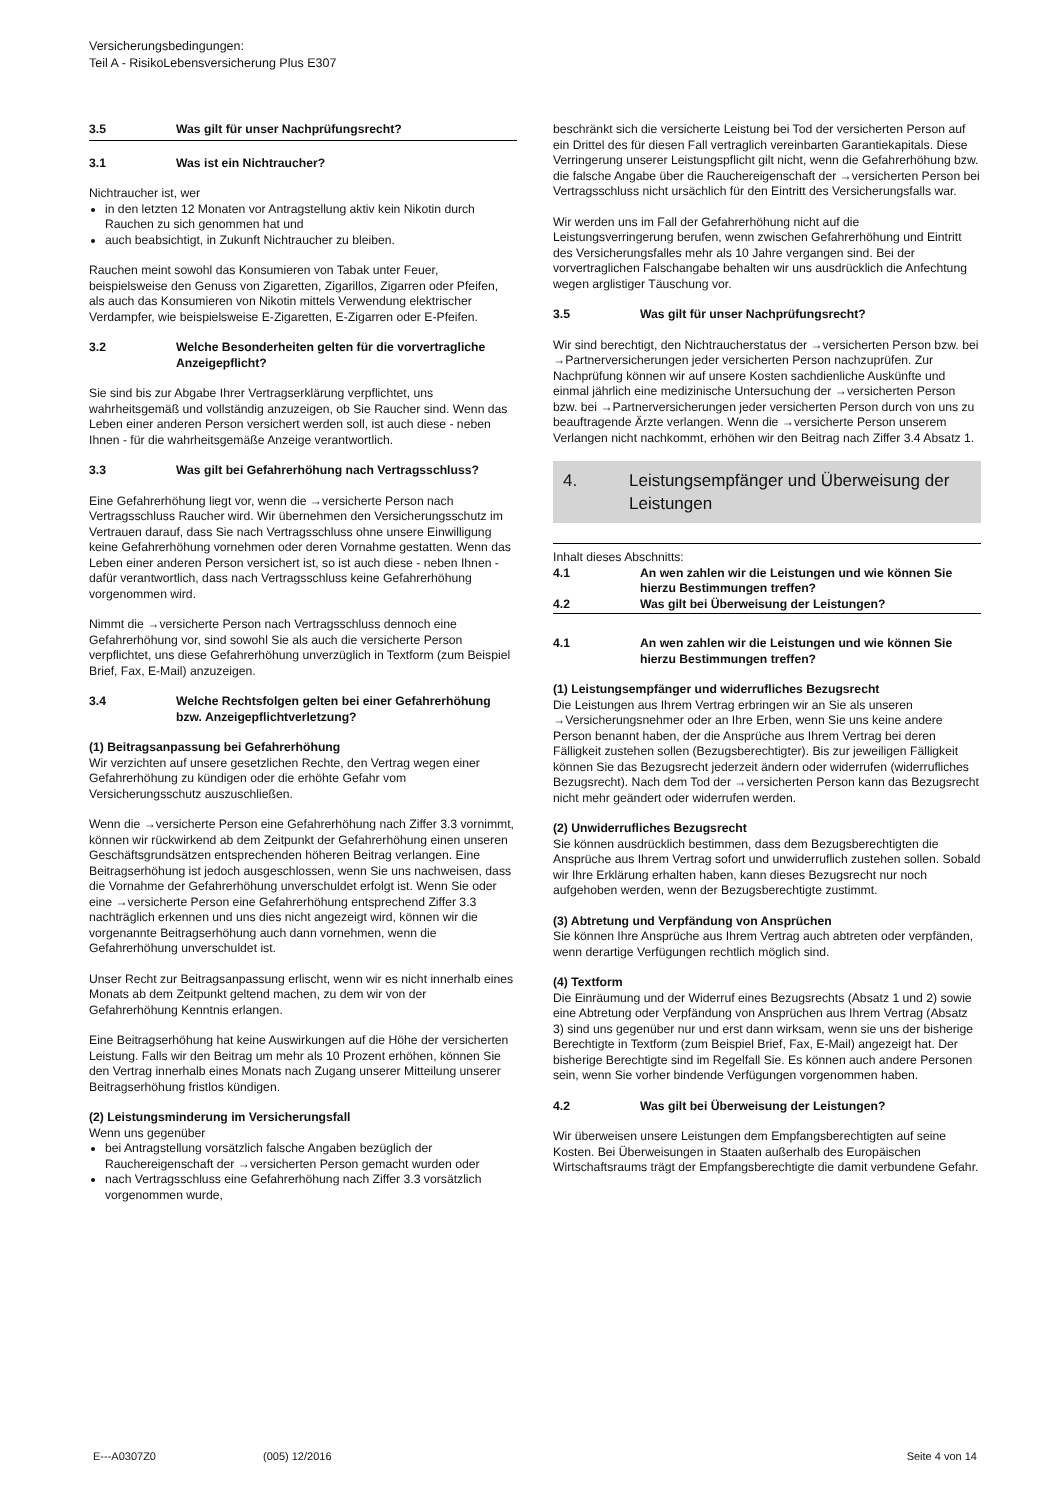Versicherungsbedingungen:
Teil A - RisikoLebensversicherung Plus E307
3.5 Was gilt für unser Nachprüfungsrecht?
3.1 Was ist ein Nichtraucher?
Nichtraucher ist, wer
in den letzten 12 Monaten vor Antragstellung aktiv kein Nikotin durch Rauchen zu sich genommen hat und
auch beabsichtigt, in Zukunft Nichtraucher zu bleiben.
Rauchen meint sowohl das Konsumieren von Tabak unter Feuer, beispielsweise den Genuss von Zigaretten, Zigarillos, Zigarren oder Pfeifen, als auch das Konsumieren von Nikotin mittels Verwendung elektrischer Verdampfer, wie beispielsweise E-Zigaretten, E-Zigarren oder E-Pfeifen.
3.2 Welche Besonderheiten gelten für die vorvertragliche Anzeigepflicht?
Sie sind bis zur Abgabe Ihrer Vertragserklärung verpflichtet, uns wahrheitsgemäß und vollständig anzuzeigen, ob Sie Raucher sind. Wenn das Leben einer anderen Person versichert werden soll, ist auch diese - neben Ihnen - für die wahrheitsgemäße Anzeige verantwortlich.
3.3 Was gilt bei Gefahrerhöhung nach Vertragsschluss?
Eine Gefahrerhöhung liegt vor, wenn die →versicherte Person nach Vertragsschluss Raucher wird. Wir übernehmen den Versicherungsschutz im Vertrauen darauf, dass Sie nach Vertragsschluss ohne unsere Einwilligung keine Gefahrerhöhung vornehmen oder deren Vornahme gestatten. Wenn das Leben einer anderen Person versichert ist, so ist auch diese - neben Ihnen - dafür verantwortlich, dass nach Vertragsschluss keine Gefahrerhöhung vorgenommen wird.
Nimmt die →versicherte Person nach Vertragsschluss dennoch eine Gefahrerhöhung vor, sind sowohl Sie als auch die versicherte Person verpflichtet, uns diese Gefahrerhöhung unverzüglich in Textform (zum Beispiel Brief, Fax, E-Mail) anzuzeigen.
3.4 Welche Rechtsfolgen gelten bei einer Gefahrerhöhung bzw. Anzeigepflichtverletzung?
(1) Beitragsanpassung bei Gefahrerhöhung
Wir verzichten auf unsere gesetzlichen Rechte, den Vertrag wegen einer Gefahrerhöhung zu kündigen oder die erhöhte Gefahr vom Versicherungsschutz auszuschließen.
Wenn die →versicherte Person eine Gefahrerhöhung nach Ziffer 3.3 vornimmt, können wir rückwirkend ab dem Zeitpunkt der Gefahrerhöhung einen unseren Geschäftsgrundsätzen entsprechenden höheren Beitrag verlangen. Eine Beitragserhöhung ist jedoch ausgeschlossen, wenn Sie uns nachweisen, dass die Vornahme der Gefahrerhöhung unverschuldet erfolgt ist. Wenn Sie oder eine →versicherte Person eine Gefahrerhöhung entsprechend Ziffer 3.3 nachträglich erkennen und uns dies nicht angezeigt wird, können wir die vorgenannte Beitragserhöhung auch dann vornehmen, wenn die Gefahrerhöhung unverschuldet ist.
Unser Recht zur Beitragsanpassung erlischt, wenn wir es nicht innerhalb eines Monats ab dem Zeitpunkt geltend machen, zu dem wir von der Gefahrerhöhung Kenntnis erlangen.
Eine Beitragserhöhung hat keine Auswirkungen auf die Höhe der versicherten Leistung. Falls wir den Beitrag um mehr als 10 Prozent erhöhen, können Sie den Vertrag innerhalb eines Monats nach Zugang unserer Mitteilung unserer Beitragserhöhung fristlos kündigen.
(2) Leistungsminderung im Versicherungsfall
Wenn uns gegenüber
bei Antragstellung vorsätzlich falsche Angaben bezüglich der Rauchereigenschaft der →versicherten Person gemacht wurden oder
nach Vertragsschluss eine Gefahrerhöhung nach Ziffer 3.3 vorsätzlich vorgenommen wurde,
beschränkt sich die versicherte Leistung bei Tod der versicherten Person auf ein Drittel des für diesen Fall vertraglich vereinbarten Garantiekapitals. Diese Verringerung unserer Leistungspflicht gilt nicht, wenn die Gefahrerhöhung bzw. die falsche Angabe über die Rauchereigenschaft der →versicherten Person bei Vertragsschluss nicht ursächlich für den Eintritt des Versicherungsfalls war.
Wir werden uns im Fall der Gefahrerhöhung nicht auf die Leistungsverringerung berufen, wenn zwischen Gefahrerhöhung und Eintritt des Versicherungsfalles mehr als 10 Jahre vergangen sind. Bei der vorvertraglichen Falschangabe behalten wir uns ausdrücklich die Anfechtung wegen arglistiger Täuschung vor.
3.5 Was gilt für unser Nachprüfungsrecht?
Wir sind berechtigt, den Nichtraucherstatus der →versicherten Person bzw. bei →Partnerversicherungen jeder versicherten Person nachzuprüfen. Zur Nachprüfung können wir auf unsere Kosten sachdienliche Auskünfte und einmal jährlich eine medizinische Untersuchung der →versicherten Person bzw. bei →Partnerversicherungen jeder versicherten Person durch von uns zu beauftragende Ärzte verlangen. Wenn die →versicherte Person unserem Verlangen nicht nachkommt, erhöhen wir den Beitrag nach Ziffer 3.4 Absatz 1.
4. Leistungsempfänger und Überweisung der Leistungen
Inhalt dieses Abschnitts:
4.1 An wen zahlen wir die Leistungen und wie können Sie hierzu Bestimmungen treffen?
4.2 Was gilt bei Überweisung der Leistungen?
4.1 An wen zahlen wir die Leistungen und wie können Sie hierzu Bestimmungen treffen?
(1) Leistungsempfänger und widerrufliches Bezugsrecht
Die Leistungen aus Ihrem Vertrag erbringen wir an Sie als unseren →Versicherungsnehmer oder an Ihre Erben, wenn Sie uns keine andere Person benannt haben, der die Ansprüche aus Ihrem Vertrag bei deren Fälligkeit zustehen sollen (Bezugsberechtigter). Bis zur jeweiligen Fälligkeit können Sie das Bezugsrecht jederzeit ändern oder widerrufen (widerrufliches Bezugsrecht). Nach dem Tod der →versicherten Person kann das Bezugsrecht nicht mehr geändert oder widerrufen werden.
(2) Unwiderrufliches Bezugsrecht
Sie können ausdrücklich bestimmen, dass dem Bezugsberechtigten die Ansprüche aus Ihrem Vertrag sofort und unwiderruflich zustehen sollen. Sobald wir Ihre Erklärung erhalten haben, kann dieses Bezugsrecht nur noch aufgehoben werden, wenn der Bezugsberechtigte zustimmt.
(3) Abtretung und Verpfändung von Ansprüchen
Sie können Ihre Ansprüche aus Ihrem Vertrag auch abtreten oder verpfänden, wenn derartige Verfügungen rechtlich möglich sind.
(4) Textform
Die Einräumung und der Widerruf eines Bezugsrechts (Absatz 1 und 2) sowie eine Abtretung oder Verpfändung von Ansprüchen aus Ihrem Vertrag (Absatz 3) sind uns gegenüber nur und erst dann wirksam, wenn sie uns der bisherige Berechtigte in Textform (zum Beispiel Brief, Fax, E-Mail) angezeigt hat. Der bisherige Berechtigte sind im Regelfall Sie. Es können auch andere Personen sein, wenn Sie vorher bindende Verfügungen vorgenommen haben.
4.2 Was gilt bei Überweisung der Leistungen?
Wir überweisen unsere Leistungen dem Empfangsberechtigten auf seine Kosten. Bei Überweisungen in Staaten außerhalb des Europäischen Wirtschaftsraums trägt der Empfangsberechtigte die damit verbundene Gefahr.
E---A0307Z0 (005) 12/2016 Seite 4 von 14